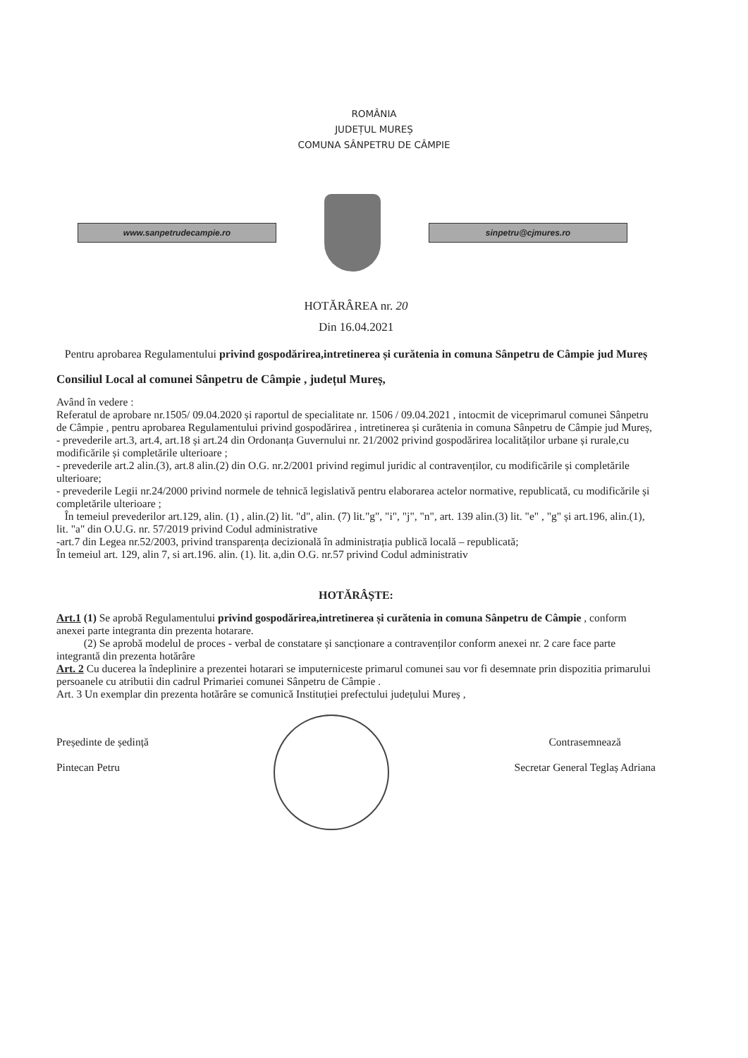ROMÂNIA
JUDEȚUL MUREȘ
COMUNA SÂNPETRU DE CÂMPIE
www.sanpetrudecampie.ro sinpetru@cjmures.ro
HOTĂRÂREA nr. 20
Din 16.04.2021
Pentru aprobarea Regulamentului privind gospodărirea,intretinerea și curătenia in comuna Sânpetru de Câmpie jud Mureș
Consiliul Local al comunei Sânpetru de Câmpie , județul Mureș,
Având în vedere :
Referatul de aprobare nr.1505/ 09.04.2020 și raportul de specialitate nr. 1506 / 09.04.2021 , intocmit de viceprimarul comunei Sânpetru de Câmpie , pentru aprobarea Regulamentului privind gospodărirea , intretinerea și curătenia in comuna Sânpetru de Câmpie jud Mureș,
- prevederile art.3, art.4, art.18 și art.24 din Ordonanța Guvernului nr. 21/2002 privind gospodărirea localităților urbane și rurale,cu modificările și completările ulterioare ;
- prevederile art.2 alin.(3), art.8 alin.(2) din O.G. nr.2/2001 privind regimul juridic al contravenților, cu modificările și completările ulterioare;
- prevederile Legii nr.24/2000 privind normele de tehnică legislativă pentru elaborarea actelor normative, republicată, cu modificările și completările ulterioare ;
În temeiul prevederilor art.129, alin. (1) , alin.(2) lit. "d", alin. (7) lit."g", "i", "j", "n", art. 139 alin.(3) lit. "e" , "g" și art.196, alin.(1), lit. "a" din O.U.G. nr. 57/2019 privind Codul administrative
-art.7 din Legea nr.52/2003, privind transparența decizională în administrația publică locală – republicată;
În temeiul art. 129, alin 7, si art.196. alin. (1). lit. a,din O.G. nr.57 privind Codul administrativ
HOTĂRÂȘTE:
Art.1 (1) Se aprobă Regulamentului privind gospodărirea,intretinerea și curătenia in comuna Sânpetru de Câmpie , conform anexei parte integranta din prezenta hotarare.
(2) Se aprobă modelul de proces - verbal de constatare și sancționare a contravenților conform anexei nr. 2 care face parte integrantă din prezenta hotărâre
Art. 2 Cu ducerea la îndeplinire a prezentei hotarari se imputerniceste primarul comunei sau vor fi desemnate prin dispozitia primarului persoanele cu atributii din cadrul Primariei comunei Sânpetru de Câmpie .
Art. 3 Un exemplar din prezenta hotărâre se comunică Instituției prefectului județului Mureș ,
Președinte de ședință
Pintecan Petru
Contrasemnează
Secretar General Teglaș Adriana